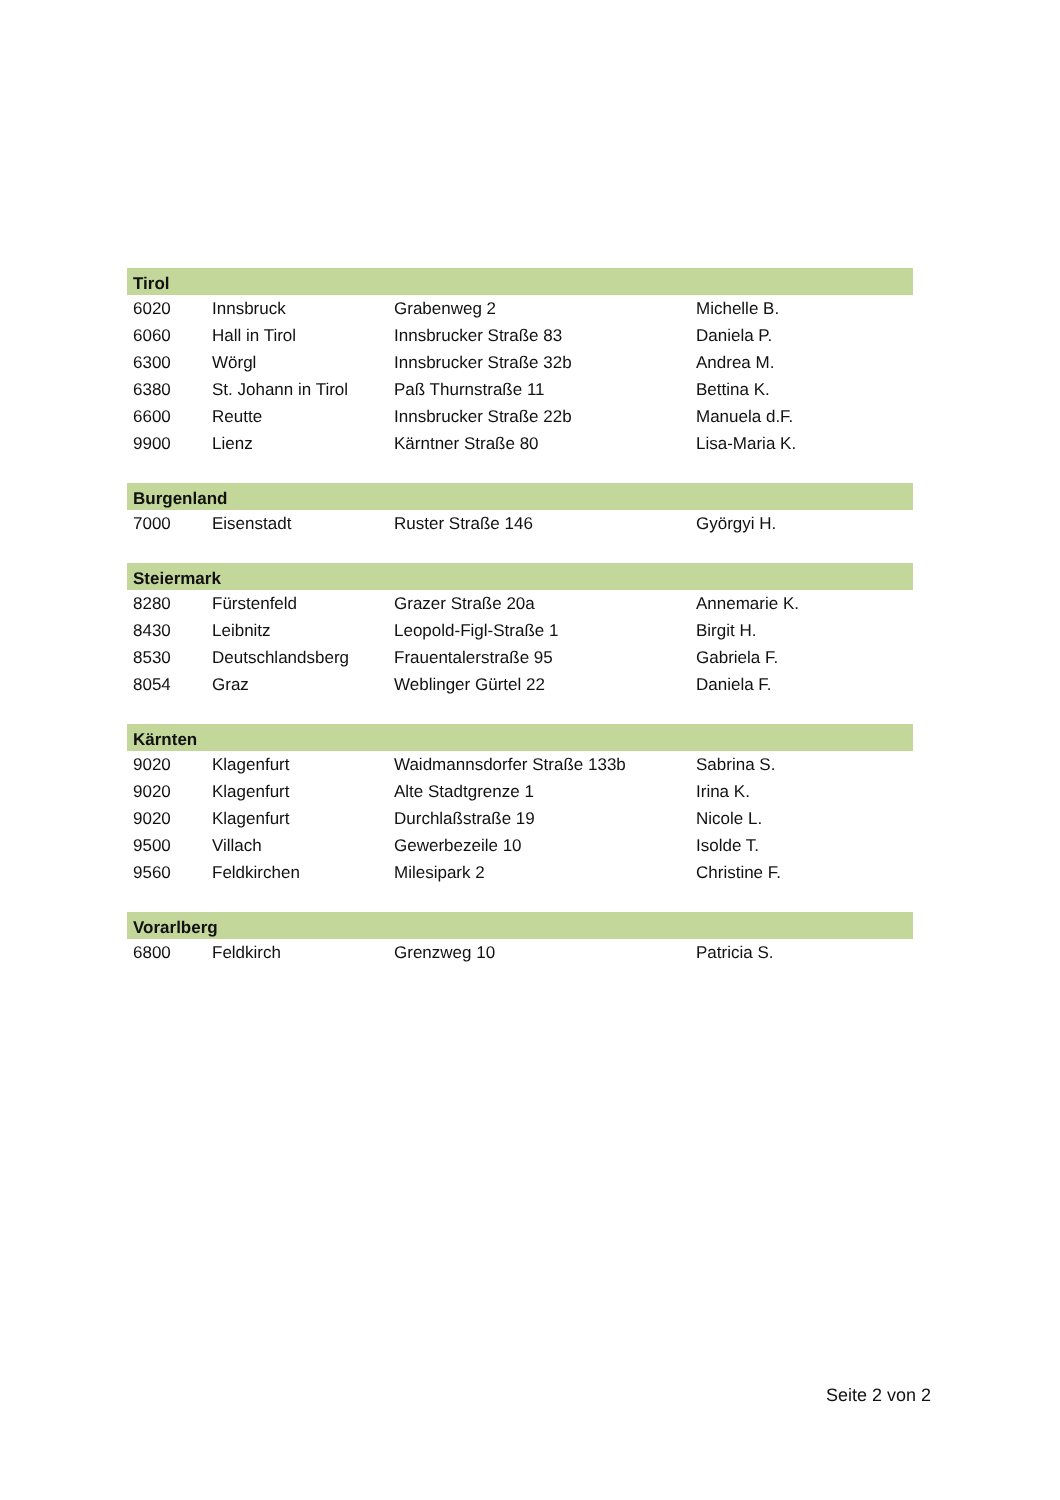| Tirol | | | |
| --- | --- | --- | --- |
| 6020 | Innsbruck | Grabenweg 2 | Michelle B. |
| 6060 | Hall in Tirol | Innsbrucker Straße 83 | Daniela P. |
| 6300 | Wörgl | Innsbrucker Straße 32b | Andrea M. |
| 6380 | St. Johann in Tirol | Paß Thurnstraße 11 | Bettina K. |
| 6600 | Reutte | Innsbrucker Straße 22b | Manuela d.F. |
| 9900 | Lienz | Kärntner Straße 80 | Lisa-Maria K. |
| Burgenland | | | |
| 7000 | Eisenstadt | Ruster Straße 146 | Györgyi H. |
| Steiermark | | | |
| 8280 | Fürstenfeld | Grazer Straße 20a | Annemarie K. |
| 8430 | Leibnitz | Leopold-Figl-Straße 1 | Birgit H. |
| 8530 | Deutschlandsberg | Frauentalerstraße 95 | Gabriela F. |
| 8054 | Graz | Weblinger Gürtel 22 | Daniela F. |
| Kärnten | | | |
| 9020 | Klagenfurt | Waidmannsdorfer Straße 133b | Sabrina S. |
| 9020 | Klagenfurt | Alte Stadtgrenze 1 | Irina K. |
| 9020 | Klagenfurt | Durchlaßstraße 19 | Nicole L. |
| 9500 | Villach | Gewerbezeile 10 | Isolde T. |
| 9560 | Feldkirchen | Milesipark 2 | Christine F. |
| Vorarlberg | | | |
| 6800 | Feldkirch | Grenzweg 10 | Patricia S. |
Seite 2 von 2